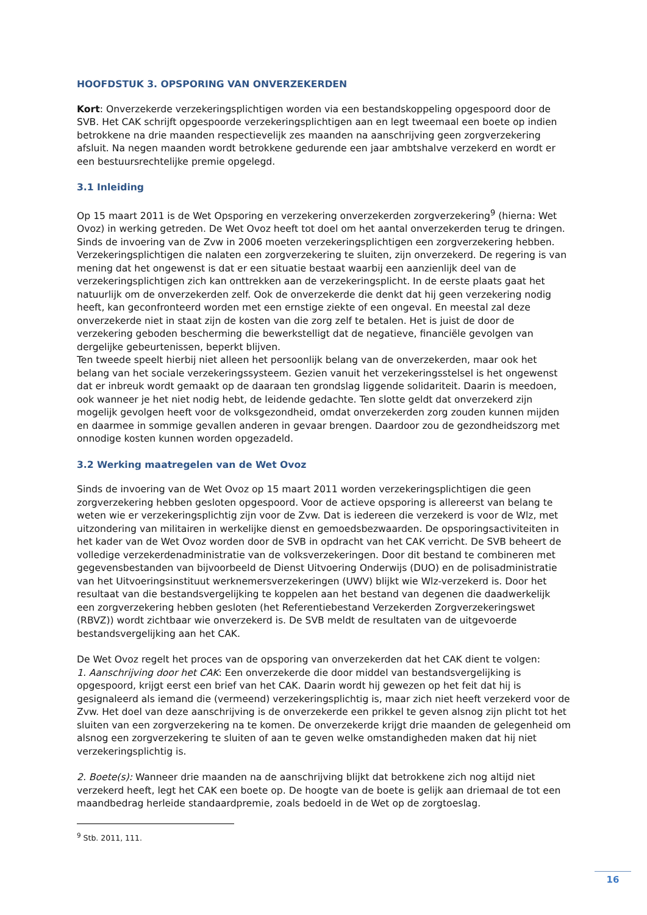HOOFDSTUK 3. OPSPORING VAN ONVERZEKERDEN
Kort: Onverzekerde verzekeringsplichtigen worden via een bestandskoppeling opgespoord door de SVB. Het CAK schrijft opgespoorde verzekeringsplichtigen aan en legt tweemaal een boete op indien betrokkene na drie maanden respectievelijk zes maanden na aanschrijving geen zorgverzekering afsluit. Na negen maanden wordt betrokkene gedurende een jaar ambtshalve verzekerd en wordt er een bestuursrechtelijke premie opgelegd.
3.1 Inleiding
Op 15 maart 2011 is de Wet Opsporing en verzekering onverzekerden zorgverzekering<sup>9</sup> (hierna: Wet Ovoz) in werking getreden. De Wet Ovoz heeft tot doel om het aantal onverzekerden terug te dringen. Sinds de invoering van de Zvw in 2006 moeten verzekeringsplichtigen een zorgverzekering hebben. Verzekeringsplichtigen die nalaten een zorgverzekering te sluiten, zijn onverzekerd. De regering is van mening dat het ongewenst is dat er een situatie bestaat waarbij een aanzienlijk deel van de verzekeringsplichtigen zich kan onttrekken aan de verzekeringsplicht. In de eerste plaats gaat het natuurlijk om de onverzekerden zelf. Ook de onverzekerde die denkt dat hij geen verzekering nodig heeft, kan geconfronteerd worden met een ernstige ziekte of een ongeval. En meestal zal deze onverzekerde niet in staat zijn de kosten van die zorg zelf te betalen. Het is juist de door de verzekering geboden bescherming die bewerkstelligt dat de negatieve, financiële gevolgen van dergelijke gebeurtenissen, beperkt blijven.
Ten tweede speelt hierbij niet alleen het persoonlijk belang van de onverzekerden, maar ook het belang van het sociale verzekeringssysteem. Gezien vanuit het verzekeringsstelsel is het ongewenst dat er inbreuk wordt gemaakt op de daaraan ten grondslag liggende solidariteit. Daarin is meedoen, ook wanneer je het niet nodig hebt, de leidende gedachte. Ten slotte geldt dat onverzekerd zijn mogelijk gevolgen heeft voor de volksgezondheid, omdat onverzekerden zorg zouden kunnen mijden en daarmee in sommige gevallen anderen in gevaar brengen. Daardoor zou de gezondheidszorg met onnodige kosten kunnen worden opgezadeld.
3.2 Werking maatregelen van de Wet Ovoz
Sinds de invoering van de Wet Ovoz op 15 maart 2011 worden verzekeringsplichtigen die geen zorgverzekering hebben gesloten opgespoord. Voor de actieve opsporing is allereerst van belang te weten wie er verzekeringsplichtig zijn voor de Zvw. Dat is iedereen die verzekerd is voor de Wlz, met uitzondering van militairen in werkelijke dienst en gemoedsbezwaarden. De opsporingsactiviteiten in het kader van de Wet Ovoz worden door de SVB in opdracht van het CAK verricht. De SVB beheert de volledige verzekerdenadministratie van de volksverzekeringen. Door dit bestand te combineren met gegevensbestanden van bijvoorbeeld de Dienst Uitvoering Onderwijs (DUO) en de polisadministratie van het Uitvoeringsinstituut werknemersverzekeringen (UWV) blijkt wie Wlz-verzekerd is. Door het resultaat van die bestandsvergelijking te koppelen aan het bestand van degenen die daadwerkelijk een zorgverzekering hebben gesloten (het Referentiebestand Verzekerden Zorgverzekeringswet (RBVZ)) wordt zichtbaar wie onverzekerd is. De SVB meldt de resultaten van de uitgevoerde bestandsvergelijking aan het CAK.
De Wet Ovoz regelt het proces van de opsporing van onverzekerden dat het CAK dient te volgen:
1. Aanschrijving door het CAK: Een onverzekerde die door middel van bestandsvergelijking is opgespoord, krijgt eerst een brief van het CAK. Daarin wordt hij gewezen op het feit dat hij is gesignaleerd als iemand die (vermeend) verzekeringsplichtig is, maar zich niet heeft verzekerd voor de Zvw. Het doel van deze aanschrijving is de onverzekerde een prikkel te geven alsnog zijn plicht tot het sluiten van een zorgverzekering na te komen. De onverzekerde krijgt drie maanden de gelegenheid om alsnog een zorgverzekering te sluiten of aan te geven welke omstandigheden maken dat hij niet verzekeringsplichtig is.
2. Boete(s): Wanneer drie maanden na de aanschrijving blijkt dat betrokkene zich nog altijd niet verzekerd heeft, legt het CAK een boete op. De hoogte van de boete is gelijk aan driemaal de tot een maandbedrag herleide standaardpremie, zoals bedoeld in de Wet op de zorgtoeslag.
<sup>9</sup> Stb. 2011, 111.
16